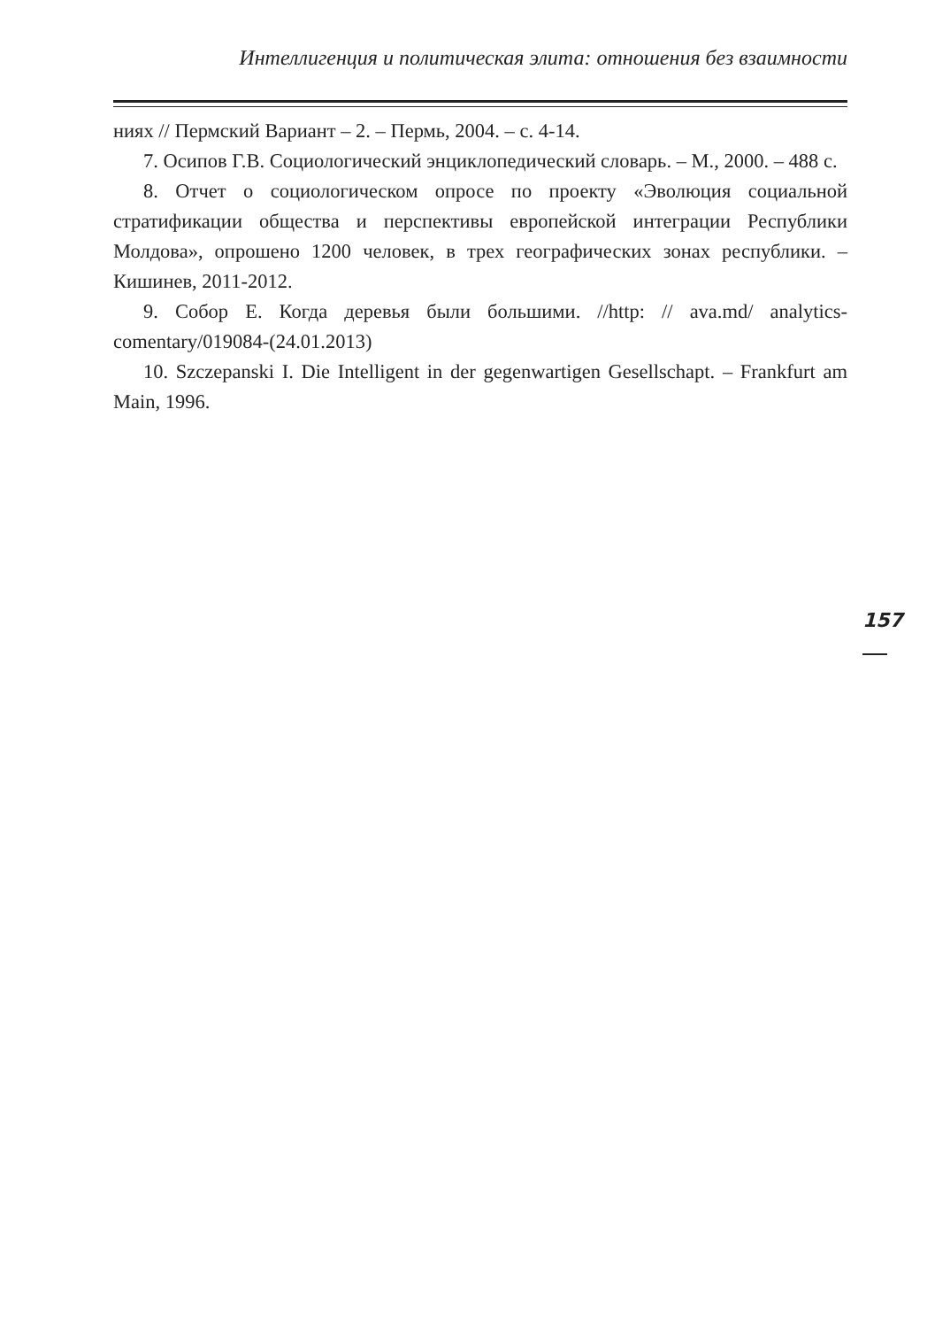Интеллигенция и политическая элита: отношения без взаимности
ниях // Пермский Вариант – 2. – Пермь, 2004. – с. 4-14.
7. Осипов Г.В. Социологический энциклопедический словарь. – М., 2000. – 488 с.
8. Отчет о социологическом опросе по проекту «Эволюция социальной стратификации общества и перспективы европейской интеграции Республики Молдова», опрошено 1200 человек, в трех географических зонах республики. – Кишинев, 2011-2012.
9. Собор Е. Когда деревья были большими. //http: // ava.md/ analytics-comentary/019084-(24.01.2013)
10. Szczepanski I. Die Intelligent in der gegenwartigen Gesellschapt. – Frankfurt am Main, 1996.
157